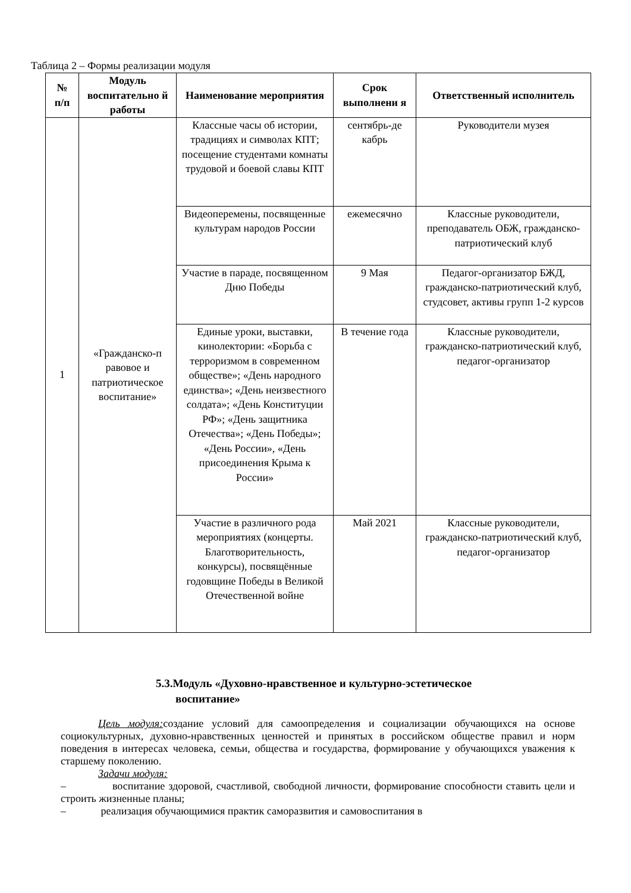Таблица 2 – Формы реализации модуля
| № п/п | Модуль воспитательно й работы | Наименование мероприятия | Срок выполнени я | Ответственный исполнитель |
| --- | --- | --- | --- | --- |
| 1 | «Гражданско-п равовое и патриотическое воспитание» | Классные часы об истории, традициях и символах КПТ; посещение студентами комнаты трудовой и боевой славы КПТ | сентябрь-де кабрь | Руководители музея |
| | | Видеоперемены, посвященные культурам народов России | ежемесячно | Классные руководители, преподаватель ОБЖ, гражданско-патриотический клуб |
| | | Участие в параде, посвященном Дню Победы | 9 Мая | Педагог-организатор БЖД, гражданско-патриотический клуб, студсовет, активы групп 1-2 курсов |
| | | Единые уроки, выставки, кинолектории: «Борьба с терроризмом в современном обществе»; «День народного единства»; «День неизвестного солдата»; «День Конституции РФ»; «День защитника Отечества»; «День Победы»; «День России», «День присоединения Крыма к России» | В течение года | Классные руководители, гражданско-патриотический клуб, педагог-организатор |
| | | Участие в различного рода мероприятиях (концерты. Благотворительность, конкурсы), посвящённые годовщине Победы в Великой Отечественной войне | Май 2021 | Классные руководители, гражданско-патриотический клуб, педагог-организатор |
5.3.Модуль «Духовно-нравственное и культурно-эстетическое
воспитание»
Цель модуля: создание условий для самоопределения и социализации обучающихся на основе социокультурных, духовно-нравственных ценностей и принятых в российском обществе правил и норм поведения в интересах человека, семьи, общества и государства, формирование у обучающихся уважения к старшему поколению.
Задачи модуля:
– воспитание здоровой, счастливой, свободной личности, формирование способности ставить цели и строить жизненные планы;
– реализация обучающимися практик саморазвития и самовоспитания в